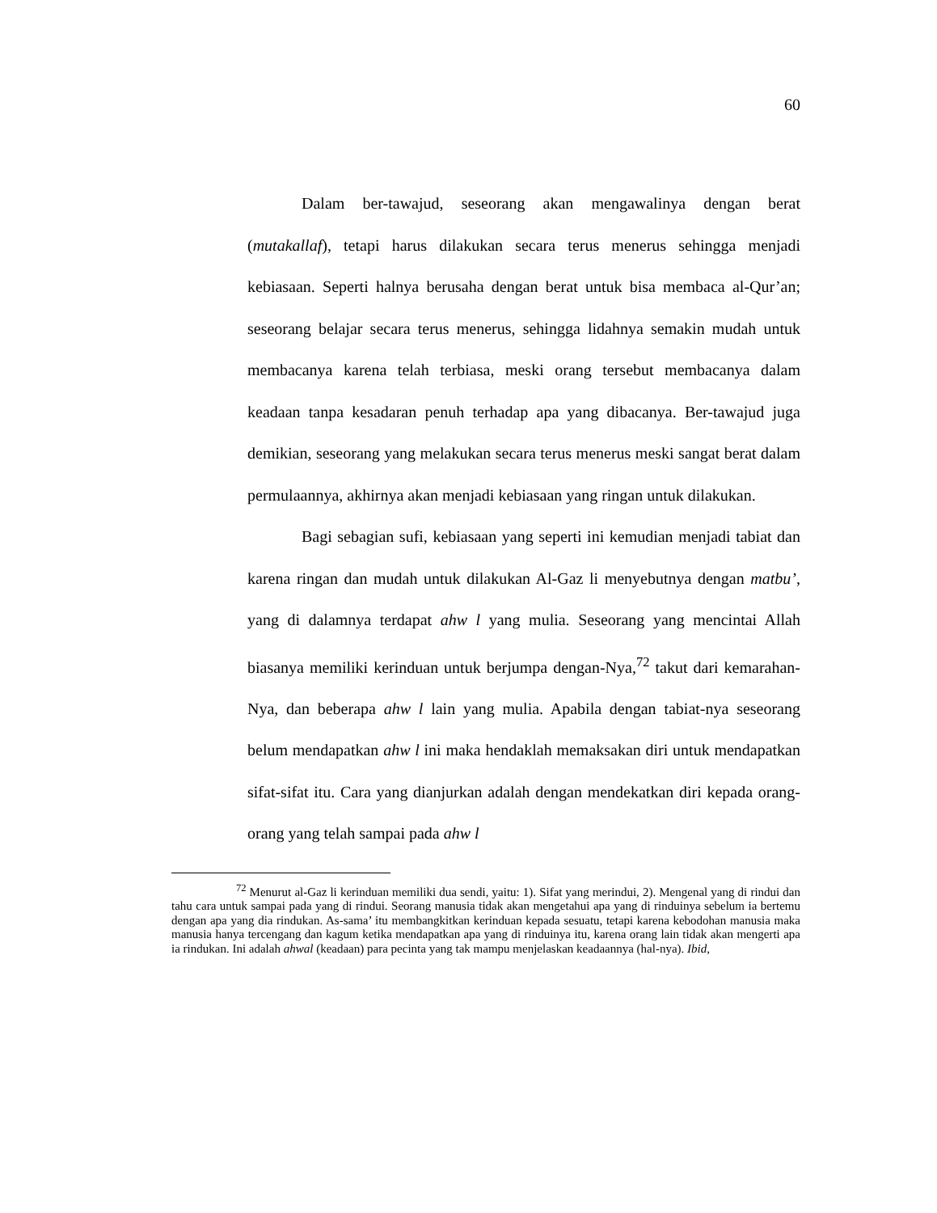60
Dalam ber-tawajud, seseorang akan mengawalinya dengan berat (mutakallaf), tetapi harus dilakukan secara terus menerus sehingga menjadi kebiasaan. Seperti halnya berusaha dengan berat untuk bisa membaca al-Qur’an; seseorang belajar secara terus menerus, sehingga lidahnya semakin mudah untuk membacanya karena telah terbiasa, meski orang tersebut membacanya dalam keadaan tanpa kesadaran penuh terhadap apa yang dibacanya. Ber-tawajud juga demikian, seseorang yang melakukan secara terus menerus meski sangat berat dalam permulaannya, akhirnya akan menjadi kebiasaan yang ringan untuk dilakukan.
Bagi sebagian sufi, kebiasaan yang seperti ini kemudian menjadi tabiat dan karena ringan dan mudah untuk dilakukan Al-Gaz li menyebutnya dengan matbu’, yang di dalamnya terdapat ahw l yang mulia. Seseorang yang mencintai Allah biasanya memiliki kerinduan untuk berjumpa dengan-Nya,<sup>72</sup> takut dari kemarahan-Nya, dan beberapa ahw l lain yang mulia. Apabila dengan tabiat-nya seseorang belum mendapatkan ahw l ini maka hendaklah memaksakan diri untuk mendapatkan sifat-sifat itu. Cara yang dianjurkan adalah dengan mendekatkan diri kepada orang-orang yang telah sampai pada ahw l
<sup>72</sup> Menurut al-Gaz li kerinduan memiliki dua sendi, yaitu: 1). Sifat yang merindui, 2). Mengenal yang di rindui dan tahu cara untuk sampai pada yang di rindui. Seorang manusia tidak akan mengetahui apa yang di rinduinya sebelum ia bertemu dengan apa yang dia rindukan. As-sama’ itu membangkitkan kerinduan kepada sesuatu, tetapi karena kebodohan manusia maka manusia hanya tercengang dan kagum ketika mendapatkan apa yang di rinduinya itu, karena orang lain tidak akan mengerti apa ia rindukan. Ini adalah ahwal (keadaan) para pecinta yang tak mampu menjelaskan keadaannya (hal-nya). Ibid,